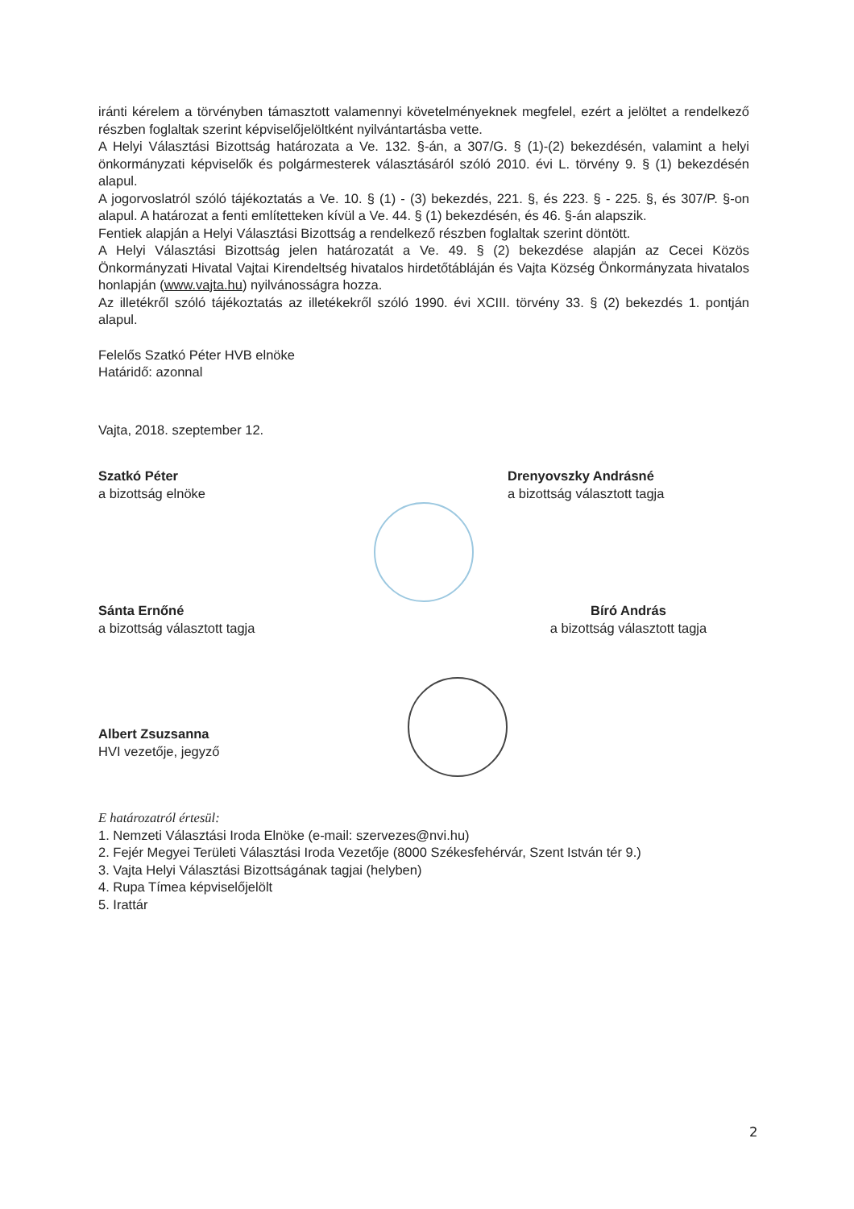iránti kérelem a törvényben támasztott valamennyi követelményeknek megfelel, ezért a jelöltet a rendelkező részben foglaltak szerint képviselőjelöltként nyilvántartásba vette.
A Helyi Választási Bizottság határozata a Ve. 132. §-án, a 307/G. § (1)-(2) bekezdésén, valamint a helyi önkormányzati képviselők és polgármesterek választásáról szóló 2010. évi L. törvény 9. § (1) bekezdésén alapul.
A jogorvoslatról szóló tájékoztatás a Ve. 10. § (1) - (3) bekezdés, 221. §, és 223. § - 225. §, és 307/P. §-on alapul. A határozat a fenti említetteken kívül a Ve. 44. § (1) bekezdésén, és 46. §-án alapszik.
Fentiek alapján a Helyi Választási Bizottság a rendelkező részben foglaltak szerint döntött.
A Helyi Választási Bizottság jelen határozatát a Ve. 49. § (2) bekezdése alapján az Cecei Közös Önkormányzati Hivatal Vajtai Kirendeltség hivatalos hirdetőtábláján és Vajta Község Önkormányzata hivatalos honlapján (www.vajta.hu) nyilvánosságra hozza.
Az illetékről szóló tájékoztatás az illetékekről szóló 1990. évi XCIII. törvény 33. § (2) bekezdés 1. pontján alapul.
Felelős Szatkó Péter HVB elnöke
Határidő: azonnal
Vajta, 2018. szeptember 12.
Szatkó Péter
a bizottság elnöke
Drenyovszky Andrásné
a bizottság választott tagja
Sánta Ernőné
a bizottság választott tagja
Bíró András
a bizottság választott tagja
Albert Zsuzsanna
HVI vezetője, jegyző
E határozatról értesül:
1. Nemzeti Választási Iroda Elnöke (e-mail: szervezes@nvi.hu)
2. Fejér Megyei Területi Választási Iroda Vezetője (8000 Székesfehérvár, Szent István tér 9.)
3. Vajta Helyi Választási Bizottságának tagjai (helyben)
4. Rupa Tímea képviselőjelölt
5. Irattár
2